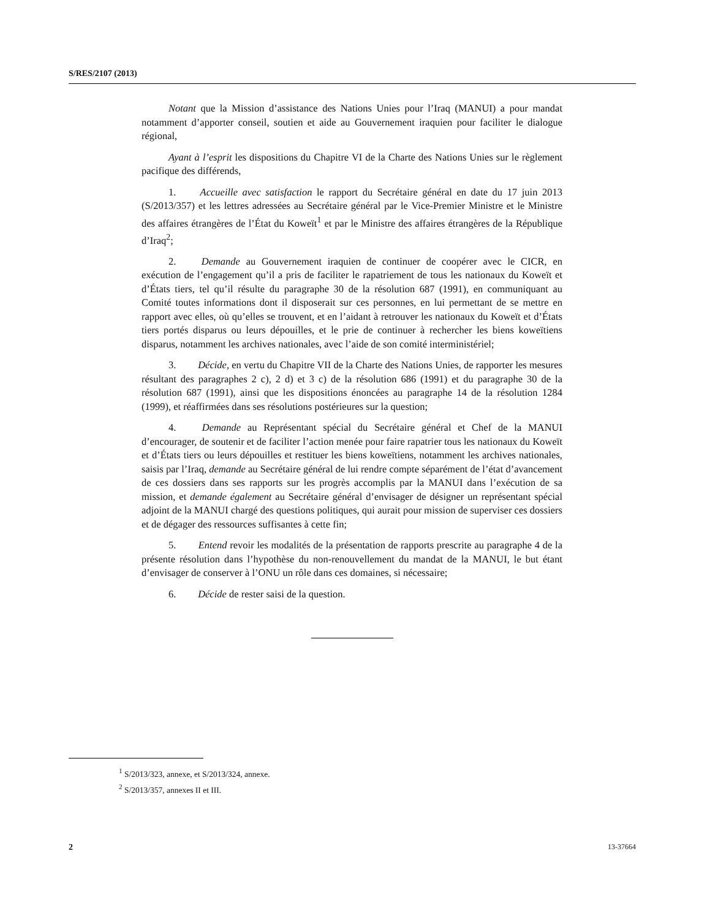S/RES/2107 (2013)
Notant que la Mission d’assistance des Nations Unies pour l’Iraq (MANUI) a pour mandat notamment d’apporter conseil, soutien et aide au Gouvernement iraquien pour faciliter le dialogue régional,
Ayant à l’esprit les dispositions du Chapitre VI de la Charte des Nations Unies sur le règlement pacifique des différends,
1. Accueille avec satisfaction le rapport du Secrétaire général en date du 17 juin 2013 (S/2013/357) et les lettres adressées au Secrétaire général par le Vice-Premier Ministre et le Ministre des affaires étrangères de l’État du Koweït<sup>1</sup> et par le Ministre des affaires étrangères de la République d’Iraq<sup>2</sup>;
2. Demande au Gouvernement iraquien de continuer de coopérer avec le CICR, en exécution de l’engagement qu’il a pris de faciliter le rapatriement de tous les nationaux du Koweït et d’États tiers, tel qu’il résulte du paragraphe 30 de la résolution 687 (1991), en communiquant au Comité toutes informations dont il disposerait sur ces personnes, en lui permettant de se mettre en rapport avec elles, où qu’elles se trouvent, et en l’aidant à retrouver les nationaux du Koweït et d’États tiers portés disparus ou leurs dépouilles, et le prie de continuer à rechercher les biens koweïtiens disparus, notamment les archives nationales, avec l’aide de son comité interministériel;
3. Décide, en vertu du Chapitre VII de la Charte des Nations Unies, de rapporter les mesures résultant des paragraphes 2 c), 2 d) et 3 c) de la résolution 686 (1991) et du paragraphe 30 de la résolution 687 (1991), ainsi que les dispositions énoncées au paragraphe 14 de la résolution 1284 (1999), et réaffirmées dans ses résolutions postérieures sur la question;
4. Demande au Représentant spécial du Secrétaire général et Chef de la MANUI d’encourager, de soutenir et de faciliter l’action menée pour faire rapatrier tous les nationaux du Koweït et d’États tiers ou leurs dépouilles et restituer les biens koweïtiens, notamment les archives nationales, saisis par l’Iraq, demande au Secrétaire général de lui rendre compte séparément de l’état d’avancement de ces dossiers dans ses rapports sur les progrès accomplis par la MANUI dans l’exécution de sa mission, et demande également au Secrétaire général d’envisager de désigner un représentant spécial adjoint de la MANUI chargé des questions politiques, qui aurait pour mission de superviser ces dossiers et de dégager des ressources suffisantes à cette fin;
5. Entend revoir les modalités de la présentation de rapports prescrite au paragraphe 4 de la présente résolution dans l’hypothèse du non-renouvellement du mandat de la MANUI, le but étant d’envisager de conserver à l’ONU un rôle dans ces domaines, si nécessaire;
6. Décide de rester saisi de la question.
<sup>1</sup> S/2013/323, annexe, et S/2013/324, annexe.
<sup>2</sup> S/2013/357, annexes II et III.
2 13-37664